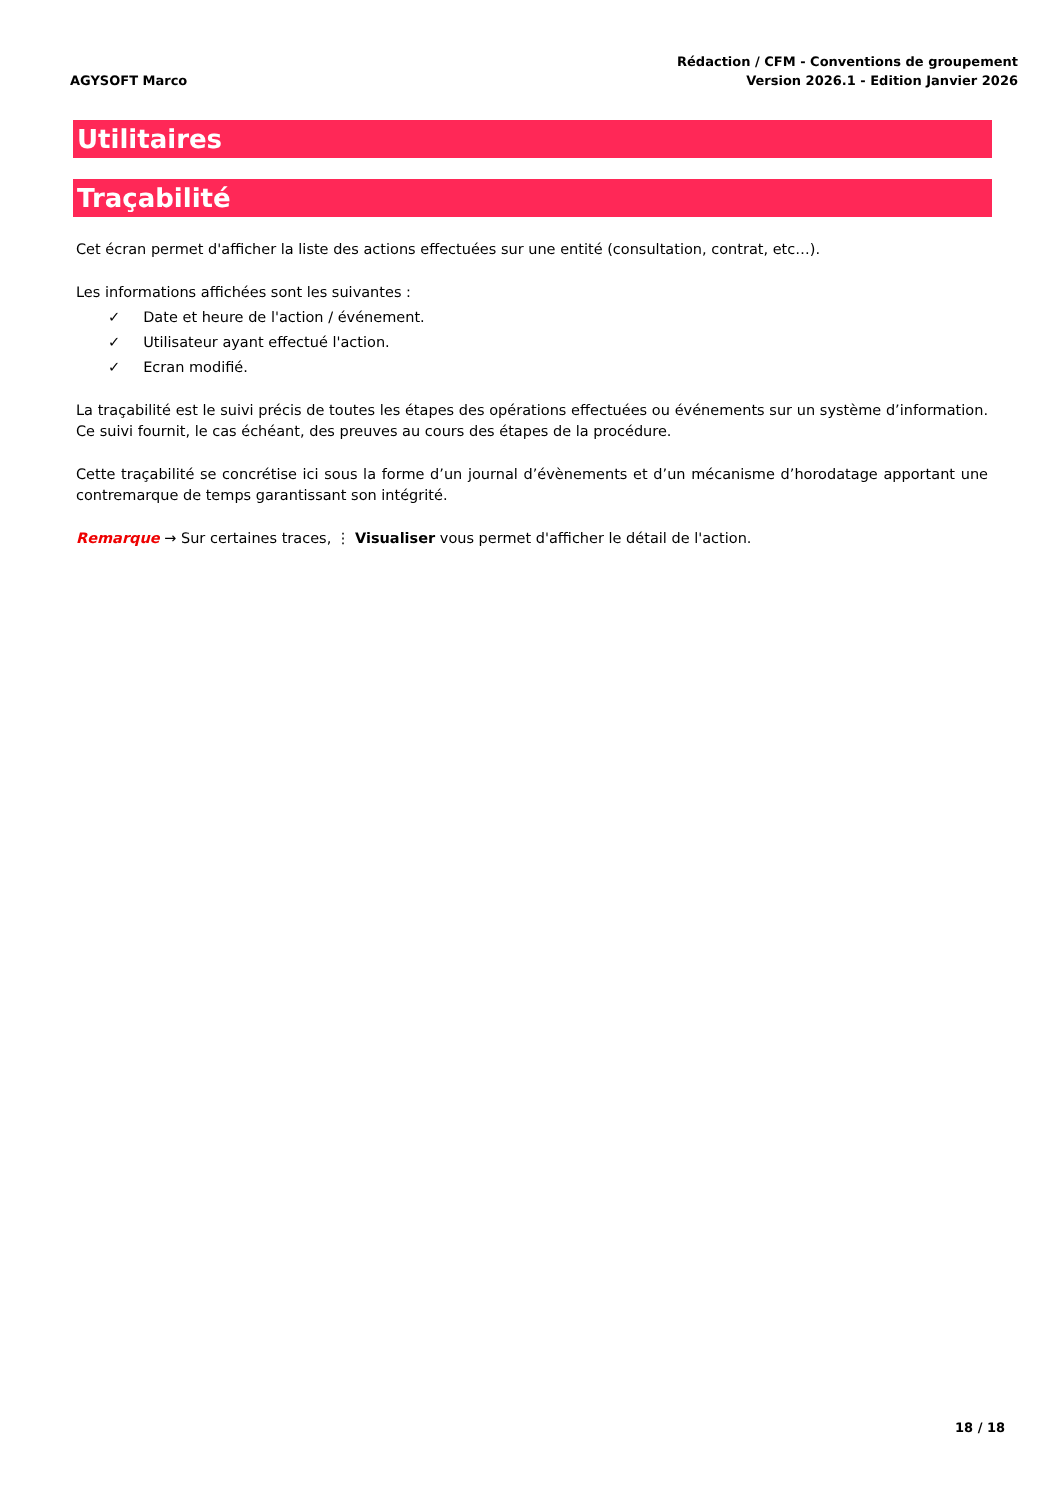AGYSOFT Marco
Rédaction / CFM - Conventions de groupement
Version 2026.1 - Edition Janvier 2026
Utilitaires
Traçabilité
Cet écran permet d'afficher la liste des actions effectuées sur une entité (consultation, contrat, etc…).
Les informations affichées sont les suivantes :
✓ Date et heure de l'action / événement.
✓ Utilisateur ayant effectué l'action.
✓ Ecran modifié.
La traçabilité est le suivi précis de toutes les étapes des opérations effectuées ou événements sur un système d’information. Ce suivi fournit, le cas échéant, des preuves au cours des étapes de la procédure.
Cette traçabilité se concrétise ici sous la forme d’un journal d’évènements et d’un mécanisme d’horodatage apportant une contremarque de temps garantissant son intégrité.
Remarque → Sur certaines traces, ⋮ Visualiser vous permet d'afficher le détail de l'action.
18 / 18